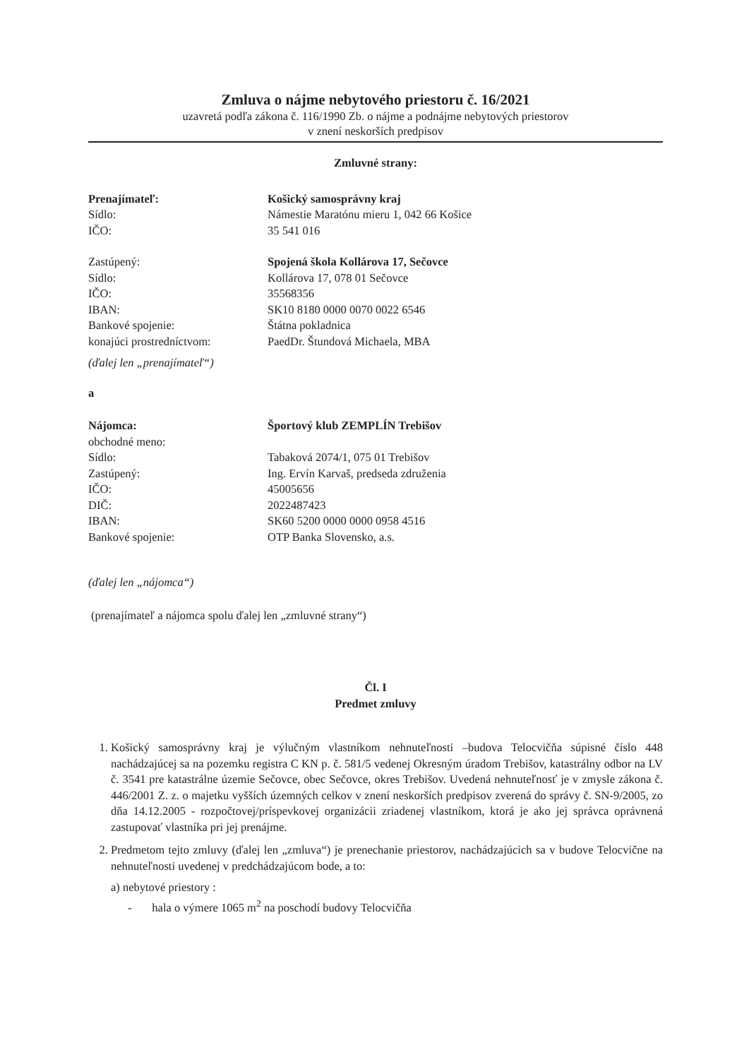Zmluva o nájme nebytového priestoru č. 16/2021
uzavretá podľa zákona č. 116/1990 Zb. o nájme a podnájme nebytových priestorov
v znení neskorších predpisov
Zmluvné strany:
| Prenajímateľ: | Košický samosprávny kraj |
| Sídlo: | Námestie Maratónu mieru 1, 042 66 Košice |
| IČO: | 35 541 016 |
| Zastúpený: | Spojená škola Kollárova 17, Sečovce |
| Sídlo: | Kollárova 17, 078 01 Sečovce |
| IČO: | 35568356 |
| IBAN: | SK10 8180 0000 0070 0022 6546 |
| Bankové spojenie: | Štátna pokladnica |
| konajúci prostredníctvom: | PaedDr. Štundová Michaela, MBA |
(ďalej len „prenajímateľ“)
a
| Nájomca: | Športový klub ZEMPLÍN Trebišov |
| obchodné meno: | |
| Sídlo: | Tabaková 2074/1, 075 01 Trebišov |
| Zastúpený: | Ing. Ervín Karvaš, predseda združenia |
| IČO: | 45005656 |
| DIČ: | 2022487423 |
| IBAN: | SK60 5200 0000 0000 0958 4516 |
| Bankové spojenie: | OTP Banka Slovensko, a.s. |
(ďalej len „nájomca“)
(prenajímateľ a nájomca spolu ďalej len „zmluvné strany“)
Čl. I
Predmet zmluvy
1. Košický samosprávny kraj je výlučným vlastníkom nehnuteľnosti –budova Telocvičňa súpisné číslo 448 nachádzajúcej sa na pozemku registra C KN p. č. 581/5 vedenej Okresným úradom Trebišov, katastrálny odbor na LV č. 3541 pre katastrálne územie Sečovce, obec Sečovce, okres Trebišov. Uvedená nehnuteľnosť je v zmysle zákona č. 446/2001 Z. z. o majetku vyšších územných celkov v znení neskorších predpisov zverená do správy č. SN-9/2005, zo dňa 14.12.2005 - rozpočtovej/príspevkovej organizácii zriadenej vlastníkom, ktorá je ako jej správca oprávnená zastupovať vlastníka pri jej prenájme.
2. Predmetom tejto zmluvy (ďalej len „zmluva“) je prenechanie priestorov, nachádzajúcich sa v budove Telocvične na nehnuteľnosti uvedenej v predchádzajúcom bode, a to:
a) nebytové priestory :
- hala o výmere 1065 m<sup>2</sup> na poschodí budovy Telocvičňa